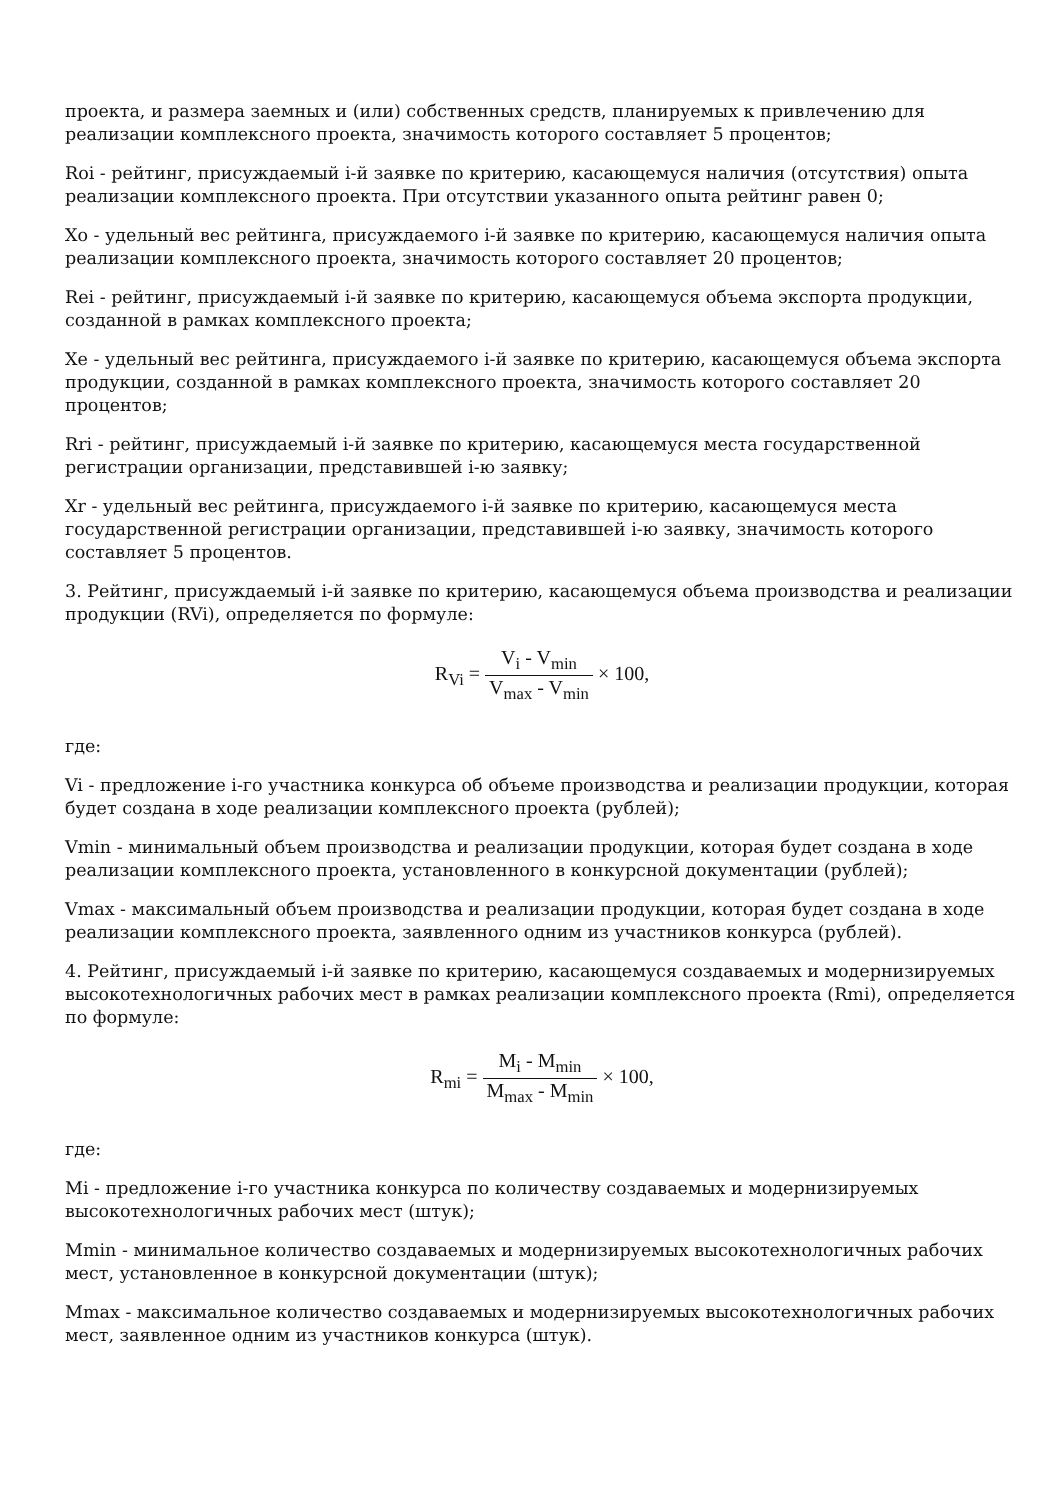проекта, и размера заемных и (или) собственных средств, планируемых к привлечению для реализации комплексного проекта, значимость которого составляет 5 процентов;
Roi - рейтинг, присуждаемый i-й заявке по критерию, касающемуся наличия (отсутствия) опыта реализации комплексного проекта. При отсутствии указанного опыта рейтинг равен 0;
Xo - удельный вес рейтинга, присуждаемого i-й заявке по критерию, касающемуся наличия опыта реализации комплексного проекта, значимость которого составляет 20 процентов;
Rei - рейтинг, присуждаемый i-й заявке по критерию, касающемуся объема экспорта продукции, созданной в рамках комплексного проекта;
Xe - удельный вес рейтинга, присуждаемого i-й заявке по критерию, касающемуся объема экспорта продукции, созданной в рамках комплексного проекта, значимость которого составляет 20 процентов;
Rri - рейтинг, присуждаемый i-й заявке по критерию, касающемуся места государственной регистрации организации, представившей i-ю заявку;
Xr - удельный вес рейтинга, присуждаемого i-й заявке по критерию, касающемуся места государственной регистрации организации, представившей i-ю заявку, значимость которого составляет 5 процентов.
3. Рейтинг, присуждаемый i-й заявке по критерию, касающемуся объема производства и реализации продукции (RVi), определяется по формуле:
R<sub>Vi</sub> = V<sub>i</sub> - V<sub>min</sub> V<sub>max</sub> - V<sub>min</sub> × 100,
где:
Vi - предложение i-го участника конкурса об объеме производства и реализации продукции, которая будет создана в ходе реализации комплексного проекта (рублей);
Vmin - минимальный объем производства и реализации продукции, которая будет создана в ходе реализации комплексного проекта, установленного в конкурсной документации (рублей);
Vmax - максимальный объем производства и реализации продукции, которая будет создана в ходе реализации комплексного проекта, заявленного одним из участников конкурса (рублей).
4. Рейтинг, присуждаемый i-й заявке по критерию, касающемуся создаваемых и модернизируемых высокотехнологичных рабочих мест в рамках реализации комплексного проекта (Rmi), определяется по формуле:
R<sub>mi</sub> = M<sub>i</sub> - M<sub>min</sub> M<sub>max</sub> - M<sub>min</sub> × 100,
где:
Mi - предложение i-го участника конкурса по количеству создаваемых и модернизируемых высокотехнологичных рабочих мест (штук);
Mmin - минимальное количество создаваемых и модернизируемых высокотехнологичных рабочих мест, установленное в конкурсной документации (штук);
Mmax - максимальное количество создаваемых и модернизируемых высокотехнологичных рабочих мест, заявленное одним из участников конкурса (штук).